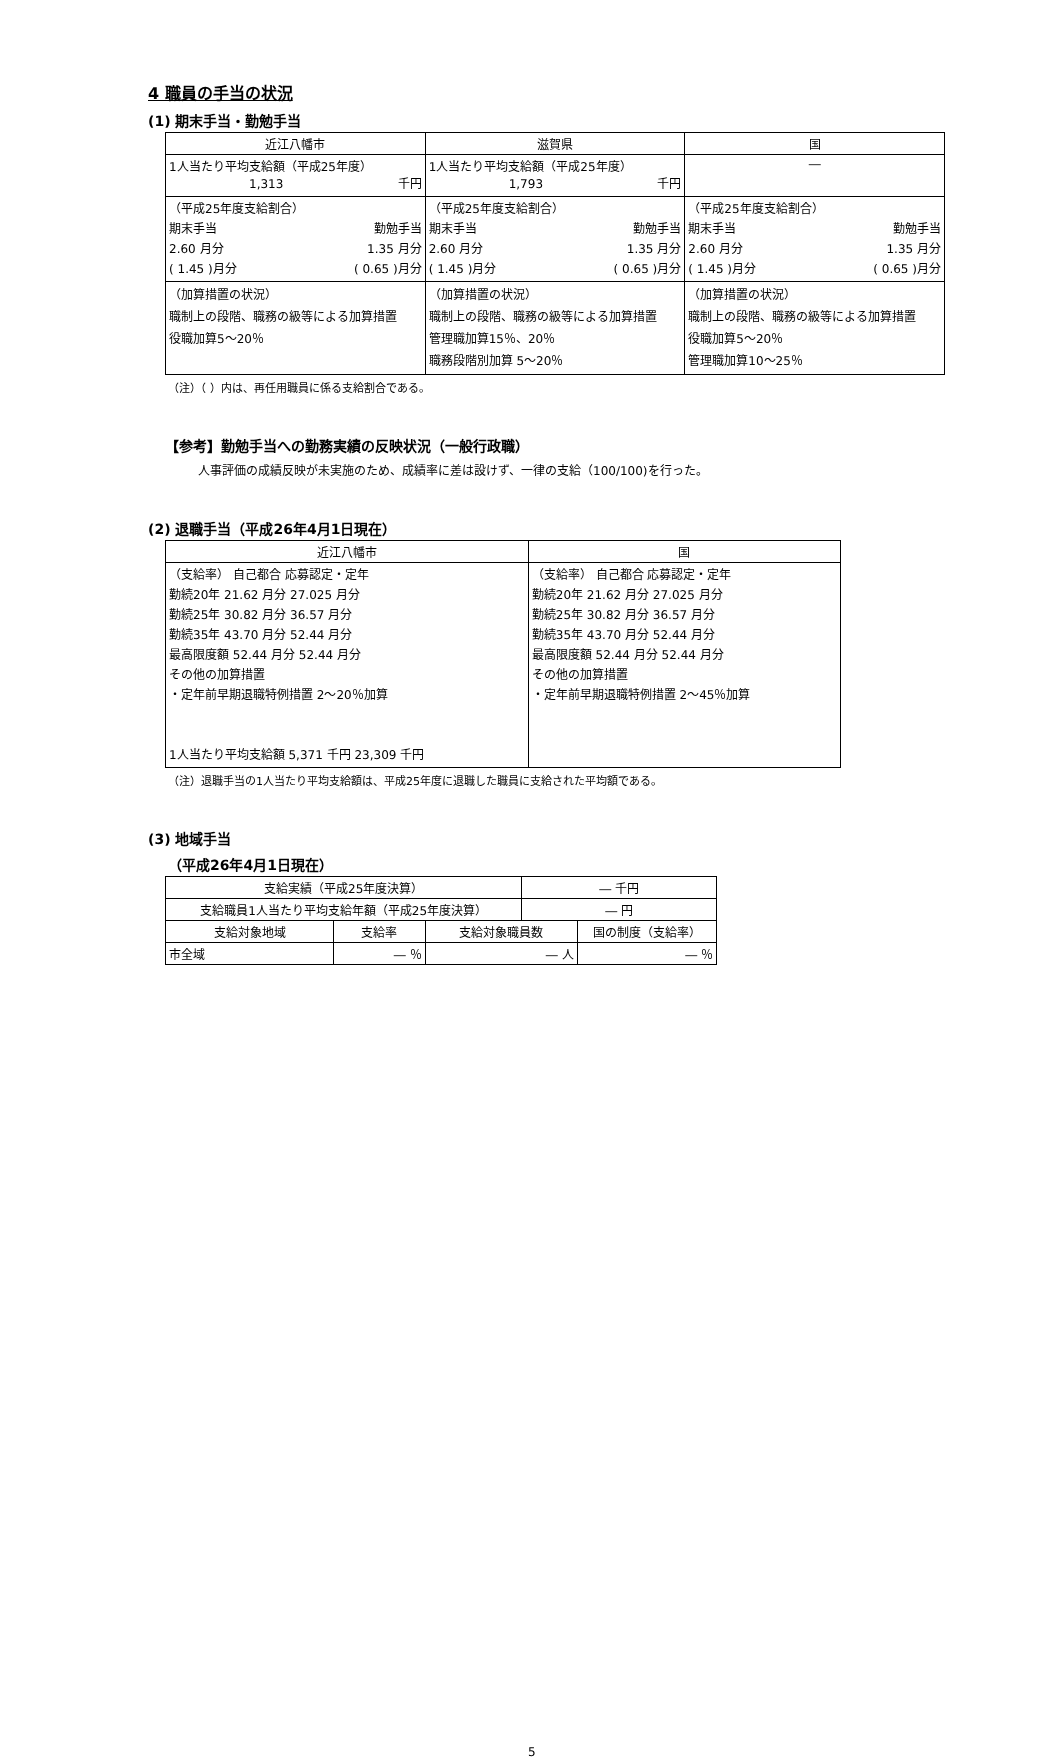4 職員の手当の状況
(1) 期末手当・勤勉手当
| 近江八幡市 | 滋賀県 | 国 |
| --- | --- | --- |
| 1人当たり平均支給額（平成25年度） 1,313 千円 | 1人当たり平均支給額（平成25年度） 1,793 千円 | ― |
| （平成25年度支給割合） 期末手当 勤勉手当 2.60 月分 1.35 月分 ( 1.45 )月分 ( 0.65 )月分 | （平成25年度支給割合） 期末手当 勤勉手当 2.60 月分 1.35 月分 ( 1.45 )月分 ( 0.65 )月分 | （平成25年度支給割合） 期末手当 勤勉手当 2.60 月分 1.35 月分 ( 1.45 )月分 ( 0.65 )月分 |
| （加算措置の状況） 職制上の段階、職務の級等による加算措置 役職加算5～20％ | （加算措置の状況） 職制上の段階、職務の級等による加算措置 管理職加算15％、20％ 職務段階別加算 5～20％ | （加算措置の状況） 職制上の段階、職務の級等による加算措置 役職加算5～20％ 管理職加算10～25％ |
（注）（ ）内は、再任用職員に係る支給割合である。
【参考】勤勉手当への勤務実績の反映状況（一般行政職）
人事評価の成績反映が未実施のため、成績率に差は設けず、一律の支給（100/100)を行った。
(2) 退職手当（平成26年4月1日現在）
| 近江八幡市 | 国 |
| --- | --- |
| （支給率） 自己都合 応募認定・定年 勤続20年 21.62 月分 27.025 月分 勤続25年 30.82 月分 36.57 月分 勤続35年 43.70 月分 52.44 月分 最高限度額 52.44 月分 52.44 月分 その他の加算措置 ・定年前早期退職特例措置 2～20％加算 1人当たり平均支給額 5,371 千円 23,309 千円 | （支給率） 自己都合 応募認定・定年 勤続20年 21.62 月分 27.025 月分 勤続25年 30.82 月分 36.57 月分 勤続35年 43.70 月分 52.44 月分 最高限度額 52.44 月分 52.44 月分 その他の加算措置 ・定年前早期退職特例措置 2～45％加算 |
（注）退職手当の1人当たり平均支給額は、平成25年度に退職した職員に支給された平均額である。
(3) 地域手当
（平成26年4月1日現在）
| 支給実績（平成25年度決算） | | | ― 千円 | |
| 支給職員1人当たり平均支給年額（平成25年度決算） | | | ― 円 | |
| 支給対象地域 | 支給率 | 支給対象職員数 | | 国の制度（支給率） |
| 市全域 | ― ％ | ― 人 | | ― ％ |
5